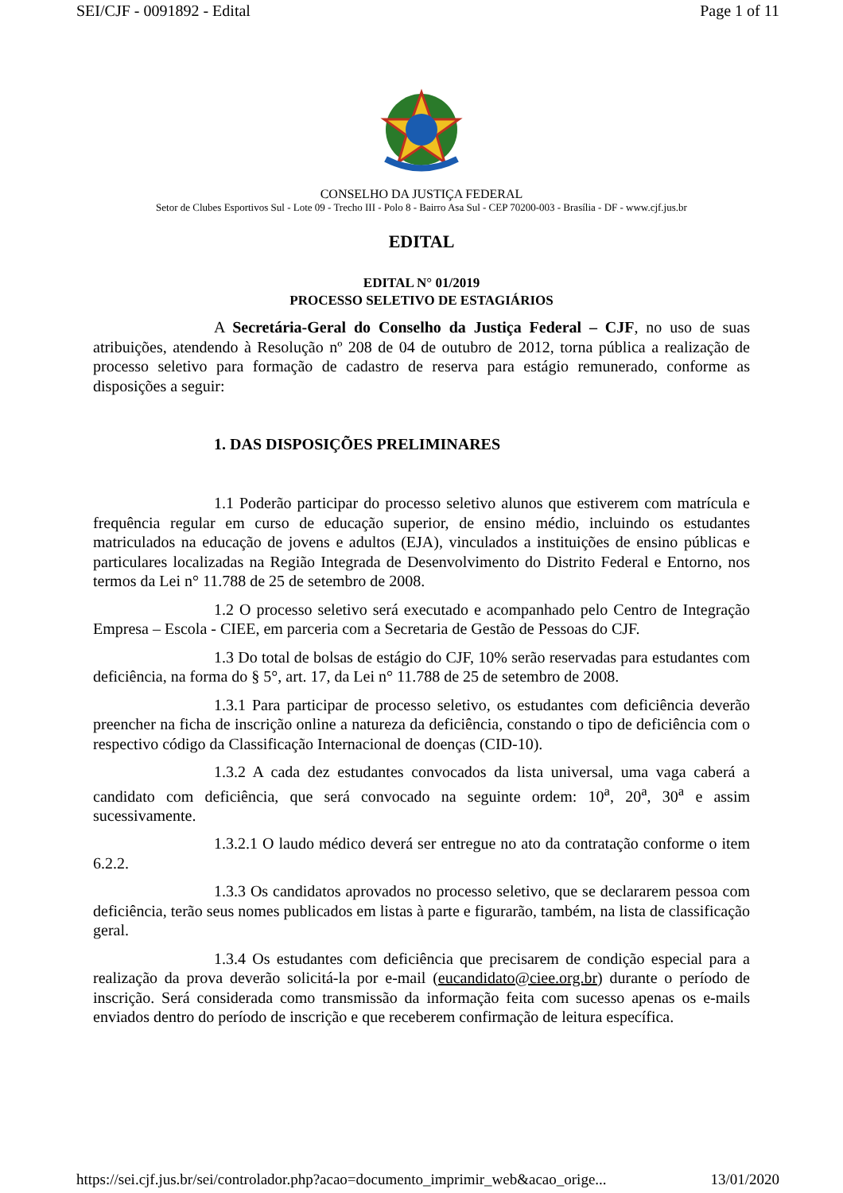SEI/CJF - 0091892 - Edital Page 1 of 11
CONSELHO DA JUSTIÇA FEDERAL
Setor de Clubes Esportivos Sul - Lote 09 - Trecho III - Polo 8 - Bairro Asa Sul - CEP 70200-003 - Brasília - DF - www.cjf.jus.br
EDITAL
EDITAL N° 01/2019
PROCESSO SELETIVO DE ESTAGIÁRIOS
A Secretária-Geral do Conselho da Justiça Federal – CJF, no uso de suas atribuições, atendendo à Resolução nº 208 de 04 de outubro de 2012, torna pública a realização de processo seletivo para formação de cadastro de reserva para estágio remunerado, conforme as disposições a seguir:
1. DAS DISPOSIÇÕES PRELIMINARES
1.1 Poderão participar do processo seletivo alunos que estiverem com matrícula e frequência regular em curso de educação superior, de ensino médio, incluindo os estudantes matriculados na educação de jovens e adultos (EJA), vinculados a instituições de ensino públicas e particulares localizadas na Região Integrada de Desenvolvimento do Distrito Federal e Entorno, nos termos da Lei n° 11.788 de 25 de setembro de 2008.
1.2 O processo seletivo será executado e acompanhado pelo Centro de Integração Empresa – Escola - CIEE, em parceria com a Secretaria de Gestão de Pessoas do CJF.
1.3 Do total de bolsas de estágio do CJF, 10% serão reservadas para estudantes com deficiência, na forma do § 5°, art. 17, da Lei n° 11.788 de 25 de setembro de 2008.
1.3.1 Para participar de processo seletivo, os estudantes com deficiência deverão preencher na ficha de inscrição online a natureza da deficiência, constando o tipo de deficiência com o respectivo código da Classificação Internacional de doenças (CID-10).
1.3.2 A cada dez estudantes convocados da lista universal, uma vaga caberá a candidato com deficiência, que será convocado na seguinte ordem: 10<sup>a</sup>, 20<sup>a</sup>, 30<sup>a</sup> e assim sucessivamente.
1.3.2.1 O laudo médico deverá ser entregue no ato da contratação conforme o item 6.2.2.
1.3.3 Os candidatos aprovados no processo seletivo, que se declararem pessoa com deficiência, terão seus nomes publicados em listas à parte e figurarão, também, na lista de classificação geral.
1.3.4 Os estudantes com deficiência que precisarem de condição especial para a realização da prova deverão solicitá-la por e-mail (eucandidato@ciee.org.br) durante o período de inscrição. Será considerada como transmissão da informação feita com sucesso apenas os e-mails enviados dentro do período de inscrição e que receberem confirmação de leitura específica.
https://sei.cjf.jus.br/sei/controlador.php?acao=documento_imprimir_web&acao_orige... 13/01/2020